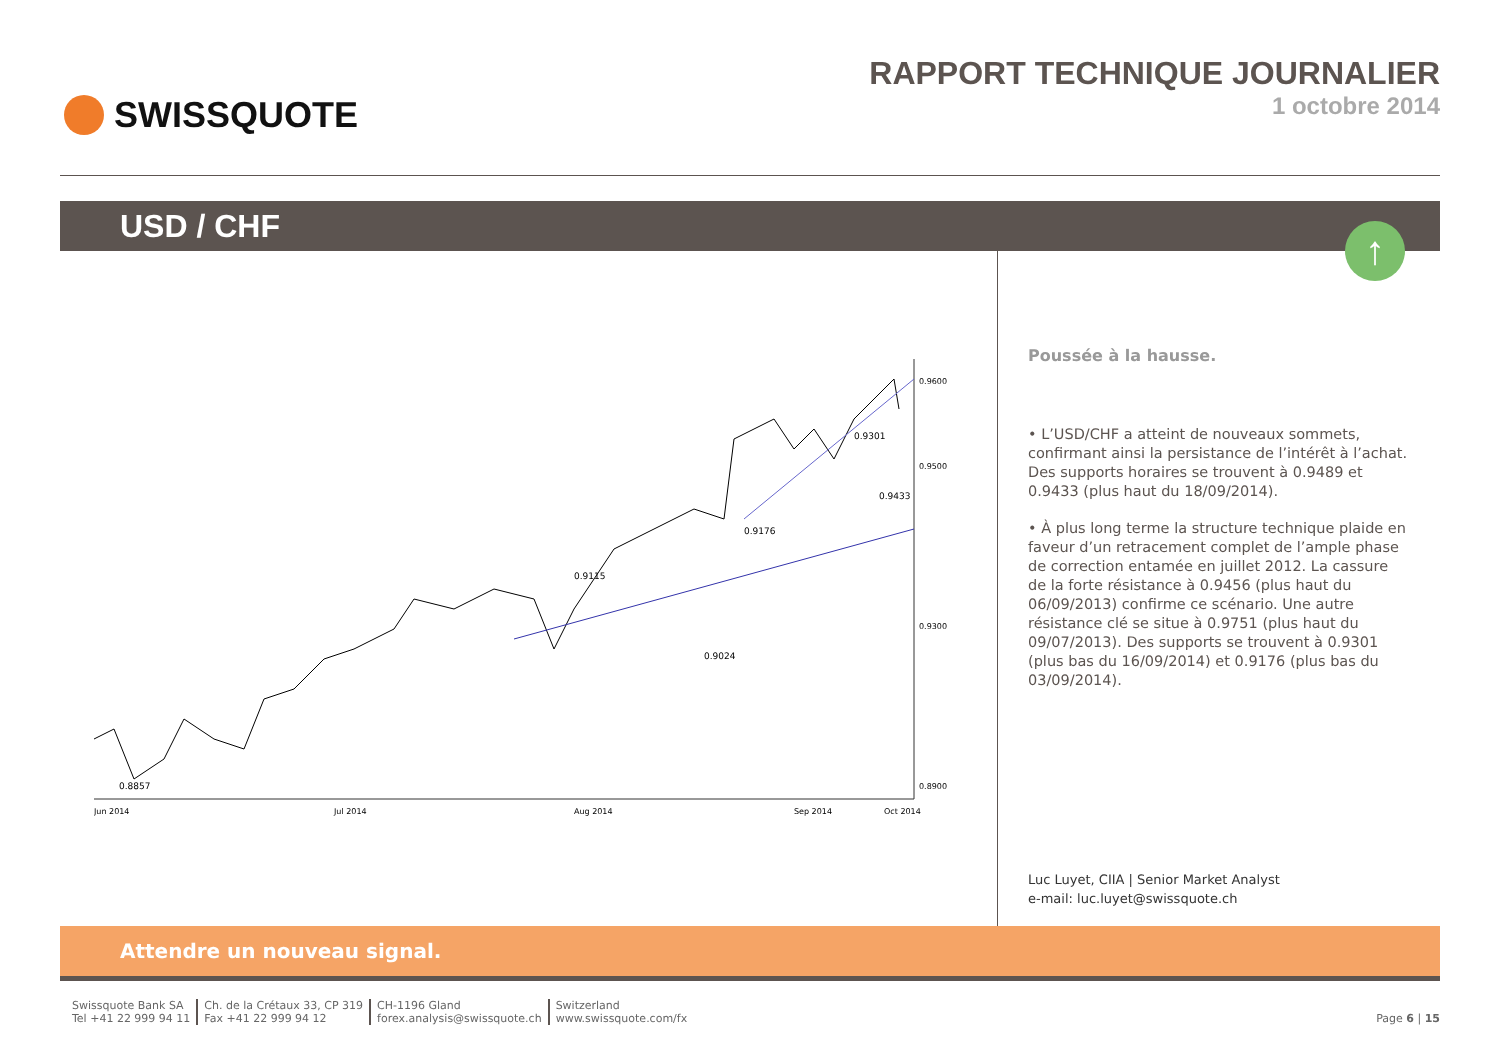SWISSQUOTE RAPPORT TECHNIQUE JOURNALIER
1 octobre 2014
USD / CHF
↑
0.8857
0.9115
0.9024
0.9176
0.9301
0.9433
0.9600
0.9500
0.9300
0.8900
Jun 2014
Jul 2014
Aug 2014
Sep 2014
Oct 2014
Poussée à la hausse.
• L’USD/CHF a atteint de nouveaux sommets, confirmant ainsi la persistance de l’intérêt à l’achat. Des supports horaires se trouvent à 0.9489 et 0.9433 (plus haut du 18/09/2014).
• À plus long terme la structure technique plaide en faveur d’un retracement complet de l’ample phase de correction entamée en juillet 2012. La cassure de la forte résistance à 0.9456 (plus haut du 06/09/2013) confirme ce scénario. Une autre résistance clé se situe à 0.9751 (plus haut du 09/07/2013). Des supports se trouvent à 0.9301 (plus bas du 16/09/2014) et 0.9176 (plus bas du 03/09/2014).
Luc Luyet, CIIA | Senior Market Analyst
e-mail: luc.luyet@swissquote.ch
Attendre un nouveau signal.
Swissquote Bank SA
Tel +41 22 999 94 11
Ch. de la Crétaux 33, CP 319
Fax +41 22 999 94 12
CH-1196 Gland
forex.analysis@swissquote.ch
Switzerland
www.swissquote.com/fx
Page 6 | 15